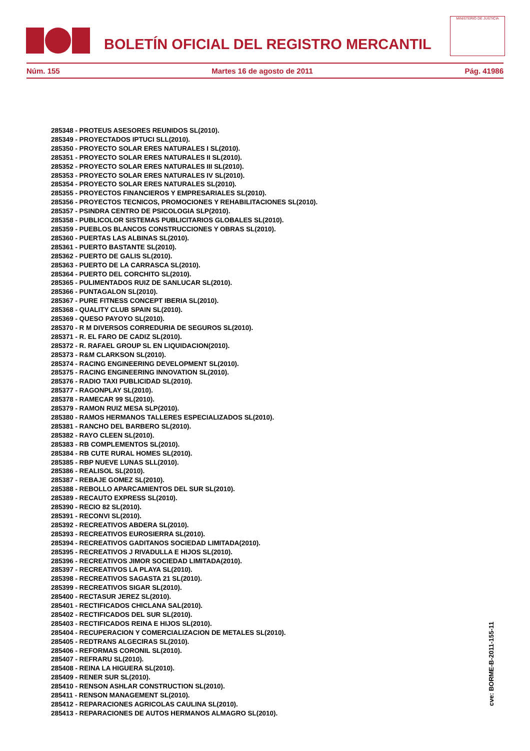BOLETÍN OFICIAL DEL REGISTRO MERCANTIL
MINISTERIO DE JUSTICIA
Núm. 155 Martes 16 de agosto de 2011 Pág. 41986
285348 - PROTEUS ASESORES REUNIDOS SL(2010).
285349 - PROYECTADOS IPTUCI SLL(2010).
285350 - PROYECTO SOLAR ERES NATURALES I SL(2010).
285351 - PROYECTO SOLAR ERES NATURALES II SL(2010).
285352 - PROYECTO SOLAR ERES NATURALES III SL(2010).
285353 - PROYECTO SOLAR ERES NATURALES IV SL(2010).
285354 - PROYECTO SOLAR ERES NATURALES SL(2010).
285355 - PROYECTOS FINANCIEROS Y EMPRESARIALES SL(2010).
285356 - PROYECTOS TECNICOS, PROMOCIONES Y REHABILITACIONES SL(2010).
285357 - PSINDRA CENTRO DE PSICOLOGIA SLP(2010).
285358 - PUBLICOLOR SISTEMAS PUBLICITARIOS GLOBALES SL(2010).
285359 - PUEBLOS BLANCOS CONSTRUCCIONES Y OBRAS SL(2010).
285360 - PUERTAS LAS ALBINAS SL(2010).
285361 - PUERTO BASTANTE SL(2010).
285362 - PUERTO DE GALIS SL(2010).
285363 - PUERTO DE LA CARRASCA SL(2010).
285364 - PUERTO DEL CORCHITO SL(2010).
285365 - PULIMENTADOS RUIZ DE SANLUCAR SL(2010).
285366 - PUNTAGALON SL(2010).
285367 - PURE FITNESS CONCEPT IBERIA SL(2010).
285368 - QUALITY CLUB SPAIN SL(2010).
285369 - QUESO PAYOYO SL(2010).
285370 - R M DIVERSOS CORREDURIA DE SEGUROS SL(2010).
285371 - R. EL FARO DE CADIZ SL(2010).
285372 - R. RAFAEL GROUP SL EN LIQUIDACION(2010).
285373 - R&M CLARKSON SL(2010).
285374 - RACING ENGINEERING DEVELOPMENT SL(2010).
285375 - RACING ENGINEERING INNOVATION SL(2010).
285376 - RADIO TAXI PUBLICIDAD SL(2010).
285377 - RAGONPLAY SL(2010).
285378 - RAMECAR 99 SL(2010).
285379 - RAMON RUIZ MESA SLP(2010).
285380 - RAMOS HERMANOS TALLERES ESPECIALIZADOS SL(2010).
285381 - RANCHO DEL BARBERO SL(2010).
285382 - RAYO CLEEN SL(2010).
285383 - RB COMPLEMENTOS SL(2010).
285384 - RB CUTE RURAL HOMES SL(2010).
285385 - RBP NUEVE LUNAS SLL(2010).
285386 - REALISOL SL(2010).
285387 - REBAJE GOMEZ SL(2010).
285388 - REBOLLO APARCAMIENTOS DEL SUR SL(2010).
285389 - RECAUTO EXPRESS SL(2010).
285390 - RECIO 82 SL(2010).
285391 - RECONVI SL(2010).
285392 - RECREATIVOS ABDERA SL(2010).
285393 - RECREATIVOS EUROSIERRA SL(2010).
285394 - RECREATIVOS GADITANOS SOCIEDAD LIMITADA(2010).
285395 - RECREATIVOS J RIVADULLA E HIJOS SL(2010).
285396 - RECREATIVOS JIMOR SOCIEDAD LIMITADA(2010).
285397 - RECREATIVOS LA PLAYA SL(2010).
285398 - RECREATIVOS SAGASTA 21 SL(2010).
285399 - RECREATIVOS SIGAR SL(2010).
285400 - RECTASUR JEREZ SL(2010).
285401 - RECTIFICADOS CHICLANA SAL(2010).
285402 - RECTIFICADOS DEL SUR SL(2010).
285403 - RECTIFICADOS REINA E HIJOS SL(2010).
285404 - RECUPERACION Y COMERCIALIZACION DE METALES SL(2010).
285405 - REDTRANS ALGECIRAS SL(2010).
285406 - REFORMAS CORONIL SL(2010).
285407 - REFRARU SL(2010).
285408 - REINA LA HIGUERA SL(2010).
285409 - RENER SUR SL(2010).
285410 - RENSON ASHLAR CONSTRUCTION SL(2010).
285411 - RENSON MANAGEMENT SL(2010).
285412 - REPARACIONES AGRICOLAS CAULINA SL(2010).
285413 - REPARACIONES DE AUTOS HERMANOS ALMAGRO SL(2010).
cve: BORME-B-2011-155-11